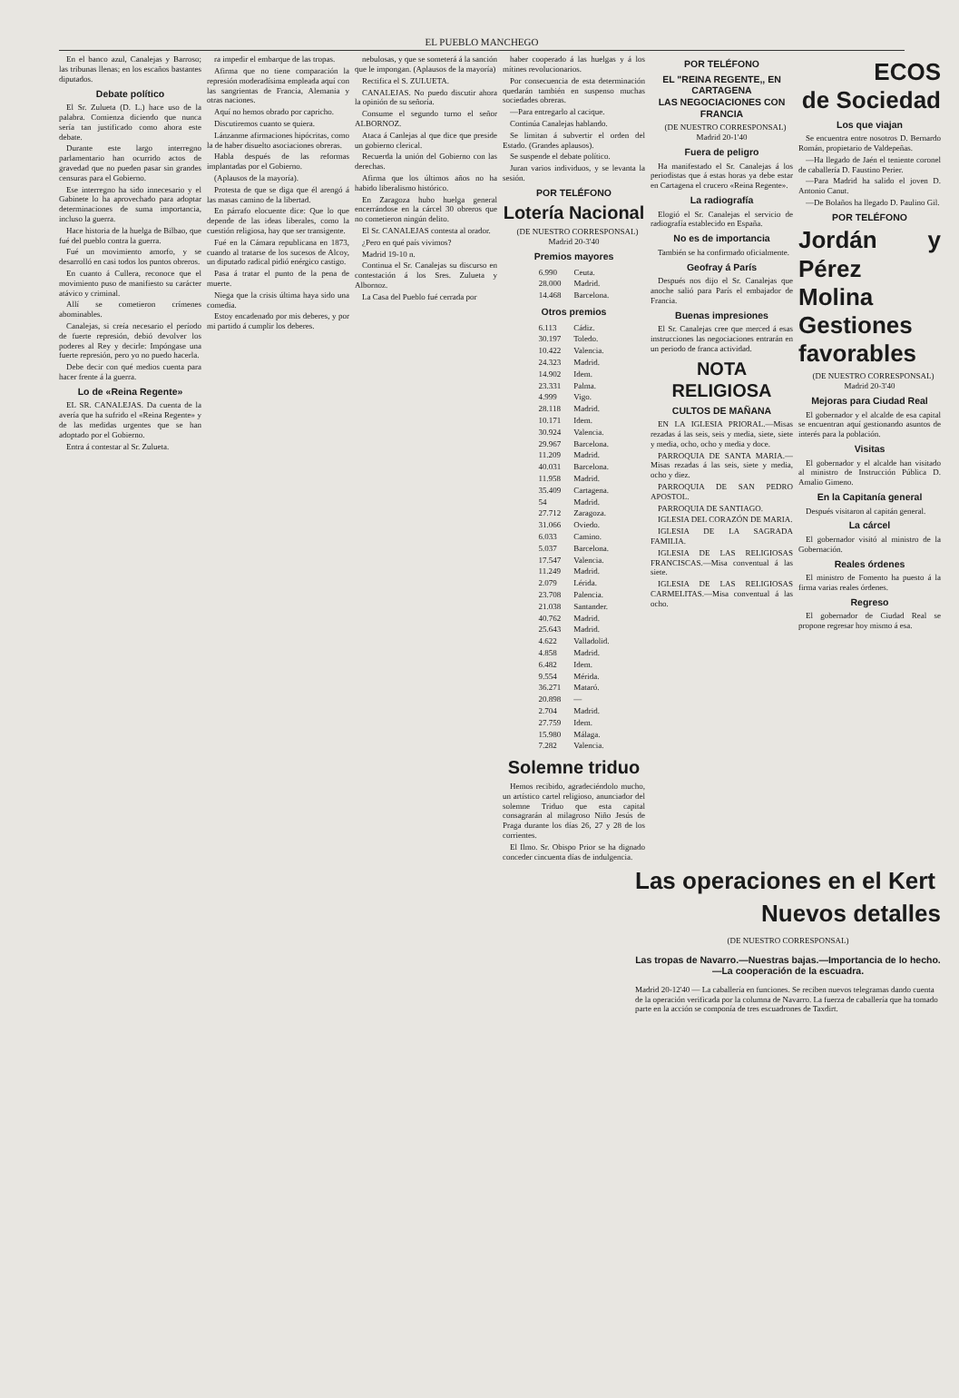EL PUEBLO MANCHEGO
En el banco azul, Canalejas y Barroso; las tribunas llenas; en los escaños bastantes diputados.
Debate político
El Sr. Zulueta (D. L.) hace uso de la palabra. Comienza diciendo que nunca sería tan justificado como ahora este debate.
Durante este largo interregno parlamentario han ocurrido actos de gravedad que no pueden pasar sin grandes censuras para el Gobierno.
Ese interregno ha sido innecesario y el Gabinete lo ha aprovechado para adoptar determinaciones de suma importancia, incluso la guerra.
Hace historia de la huelga de Bilbao, que fué del pueblo contra la guerra.
Fué un movimiento amorfo, y se desarrolló en casi todos los puntos obreros.
En cuanto á Cullera, reconoce que el movimiento puso de manifiesto su carácter atávico y criminal.
Allí se cometieron crímenes abominables.
Canalejas, si creía necesario el período de fuerte represión, debió devolver los poderes al Rey y decirle: Impóngase una fuerte represión, pero yo no puedo hacerla.
Debe decir con qué medios cuenta para hacer frente á la guerra.
Lo de «Reina Regente»
EL SR. CANALEJAS. Da cuenta de la avería que ha sufrido el «Reina Regente» y de las medidas urgentes que se han adoptado por el Gobierno.
Entra á contestar al Sr. Zulueta.
ra impedir el embarque de las tropas.
Afirma que no tiene comparación la represión moderadísima empleada aquí con las sangrientas de Francia, Alemania y otras naciones.
Aquí no hemos obrado por capricho.
Discutiremos cuanto se quiera.
Lánzanme afirmaciones hipócritas, como la de haber disuelto asociaciones obreras.
Habla después de las reformas implantadas por el Gobierno.
(Aplausos de la mayoría).
Protesta de que se diga que él arengó á las masas camino de la libertad.
En párrafo elocuente dice: Que lo que depende de las ideas liberales, como la cuestión religiosa, hay que ser transigente.
Fué en la Cámara republicana en 1873, cuando al tratarse de los sucesos de Alcoy, un diputado radical pidió enérgico castigo.
Pasa á tratar el punto de la pena de muerte.
Niega que la crisis última haya sido una comedia.
Estoy encadenado por mis deberes, y por mi partido á cumplir los deberes.
nebulosas, y que se someterá á la sanción que le impongan. (Aplausos de la mayoría)
Rectifica el S. ZULUETA.
CANALEJAS. No puedo discutir ahora la opinión de su señoría.
Consume el segundo turno el señor ALBORNOZ.
Ataca á Canlejas al que dice que preside un gobierno clerical.
Recuerda la unión del Gobierno con las derechas.
Afirma que los últimos años no ha habido liberalismo histórico.
En Zaragoza hubo huelga general encerrándose en la cárcel 30 obreros que no cometieron ningún delito.
El Sr. CANALEJAS contesta al orador.
¿Pero en qué país vivimos?
Madrid 19-10 n.
Continua el Sr. Canalejas su discurso en contestación á los Sres. Zulueta y Albornoz.
La Casa del Pueblo fué cerrada por
haber cooperado á las huelgas y á los mítines revolucionarios.
Por consecuencia de esta determinación quedarán también en suspenso muchas sociedades obreras.
—Para entregarlo al cacique.
Continúa Canalejas hablando.
Se limitan á subvertir el orden del Estado. (Grandes aplausos).
Se suspende el debate político.
Juran varios individuos, y se levanta la sesión.
POR TELÉFONO
Lotería Nacional
(DE NUESTRO CORRESPONSAL)
Madrid 20-3'40
Premios mayores
| 6.990 | Ceuta. |
| 28.000 | Madrid. |
| 14.468 | Barcelona. |
Otros premios
| 6.113 | Cádiz. |
| 30.197 | Toledo. |
| 10.422 | Valencia. |
| 24.323 | Madrid. |
| 14.902 | Idem. |
| 23.331 | Palma. |
| 4.999 | Vigo. |
| 28.118 | Madrid. |
| 10.171 | Idem. |
| 30.924 | Valencia. |
| 29.967 | Barcelona. |
| 11.209 | Madrid. |
| 40.031 | Barcelona. |
| 11.958 | Madrid. |
| 35.409 | Cartagena. |
| 54 | Madrid. |
| 27.712 | Zaragoza. |
| 31.066 | Oviedo. |
| 6.033 | Camino. |
| 5.037 | Barcelona. |
| 17.547 | Valencia. |
| 11.249 | Madrid. |
| 2.079 | Lérida. |
| 23.708 | Palencia. |
| 21.038 | Santander. |
| 40.762 | Madrid. |
| 25.643 | Madrid. |
| 4.622 | Valladolid. |
| 4.858 | Madrid. |
| 6.482 | Idem. |
| 9.554 | Mérida. |
| 36.271 | Mataró. |
| 20.898 | — |
| 2.704 | Madrid. |
| 27.759 | Idem. |
| 15.980 | Málaga. |
| 7.282 | Valencia. |
Solemne triduo
Hemos recibido, agradeciéndolo mucho, un artístico cartel religioso, anunciador del solemne Triduo que esta capital consagrarán al milagroso Niño Jesús de Praga durante los días 26, 27 y 28 de los corrientes.
El Ilmo. Sr. Obispo Prior se ha dignado conceder cincuenta días de indulgencia.
POR TELÉFONO
EL "REINA REGENTE,, EN CARTAGENA
LAS NEGOCIACIONES CON FRANCIA
(DE NUESTRO CORRESPONSAL) Madrid 20-1'40
Fuera de peligro
Ha manifestado el Sr. Canalejas á los periodistas que á estas horas ya debe estar en Cartagena el crucero «Reina Regente».
La radiografía
Elogió el Sr. Canalejas el servicio de radiografía establecido en España.
No es de importancia
También se ha confirmado oficialmente.
Geofray á París
Después nos dijo el Sr. Canalejas que anoche salió para París el embajador de Francia.
Buenas impresiones
El Sr. Canalejas cree que merced á esas instrucciones las negociaciones entrarán en un periodo de franca actividad.
NOTA RELIGIOSA
CULTOS DE MAÑANA
EN LA IGLESIA PRIORAL.—Misas rezadas á las seis, seis y media, siete, siete y media, ocho, ocho y media y doce.
PARROQUIA DE SANTA MARIA.—Misas rezadas á las seis, siete y media, ocho y diez.
PARROQUIA DE SAN PEDRO APOSTOL.
PARROQUIA DE SANTIAGO.
IGLESIA DEL CORAZÓN DE MARIA.
IGLESIA DE LA SAGRADA FAMILIA.
IGLESIA DE LAS RELIGIOSAS FRANCISCAS.—Misa conventual á las siete.
IGLESIA DE LAS RELIGIOSAS CARMELITAS.—Misa conventual á las ocho.
ECOS
de Sociedad
Los que viajan
Se encuentra entre nosotros D. Bernardo Román, propietario de Valdepeñas.
—Ha llegado de Jaén el teniente coronel de caballería D. Faustino Perier.
—Para Madrid ha salido el joven D. Antonio Canut.
—De Bolaños ha llegado D. Paulino Gil.
POR TELÉFONO
Jordán y Pérez Molina Gestiones favorables
(DE NUESTRO CORRESPONSAL) Madrid 20-3'40
Mejoras para Ciudad Real
El gobernador y el alcalde de esa capital se encuentran aquí gestionando asuntos de interés para la población.
Visitas
El gobernador y el alcalde han visitado al ministro de Instrucción Pública D. Amalio Gimeno.
En la Capitanía general
Después visitaron al capitán general.
La cárcel
El gobernador visitó al ministro de la Gobernación.
Reales órdenes
El ministro de Fomento ha puesto á la firma varias reales órdenes.
Regreso
El gobernador de Ciudad Real se propone regresar hoy mismo á esa.
Las operaciones en el Kert
Nuevos detalles
(DE NUESTRO CORRESPONSAL)
Las tropas de Navarro.—Nuestras bajas.—Importancia de lo hecho.—La cooperación de la escuadra.
Madrid 20-12'40 — La caballería en funciones. Se reciben nuevos telegramas dando cuenta de la operación verificada por la columna de Navarro. La fuerza de caballería que ha tomado parte en la acción se componía de tres escuadrones de Taxdirt.